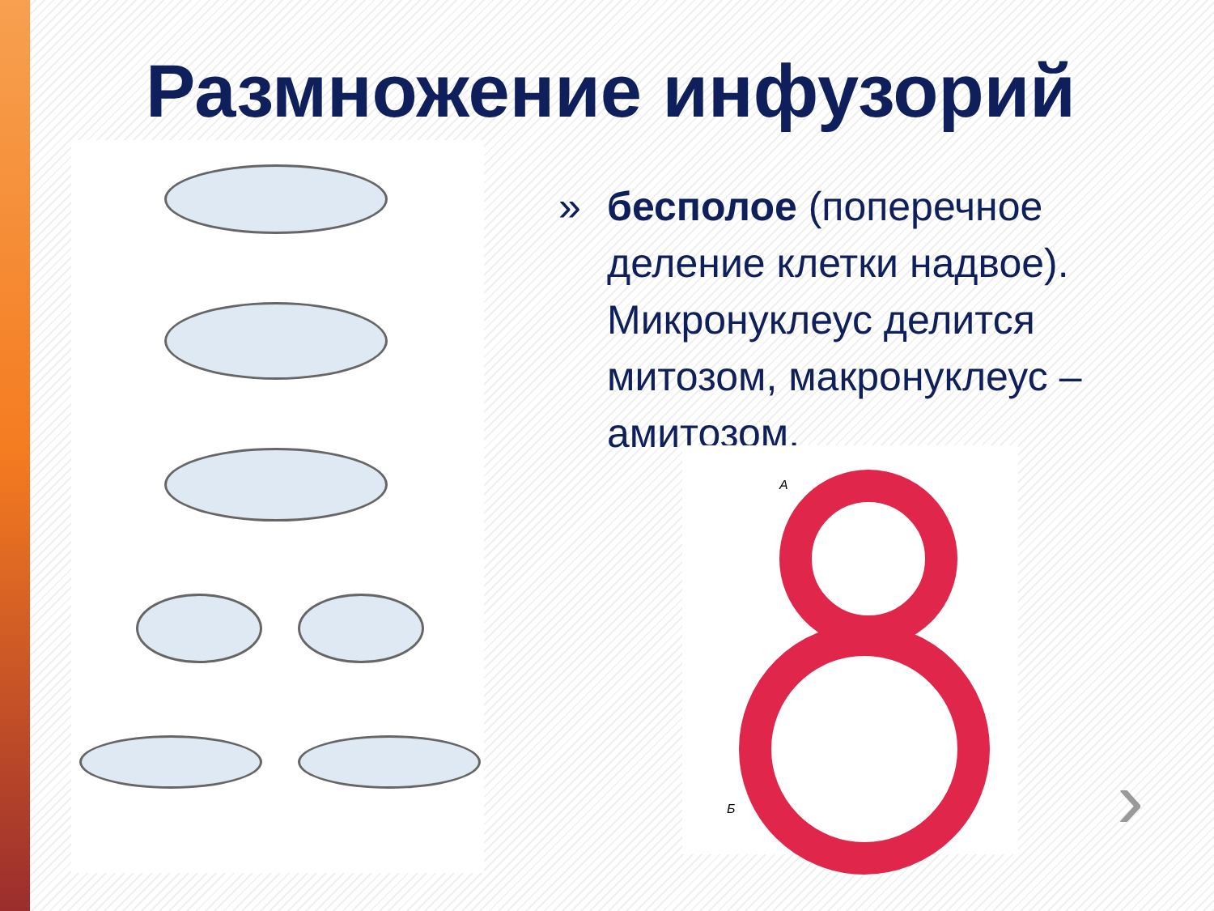Размножение инфузорий
»
бесполое (поперечное деление клетки надвое). Микронуклеус делится митозом, макронуклеус – амитозом.
А
Б
›